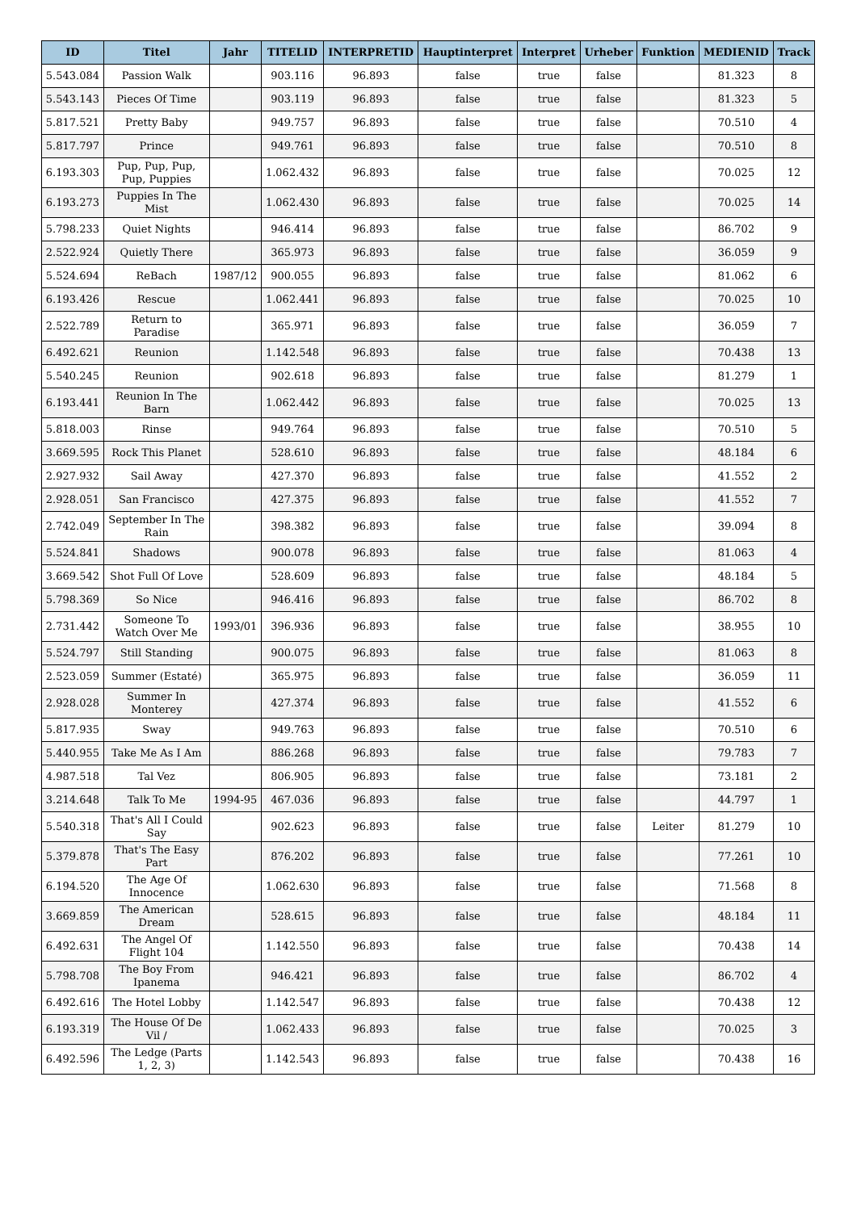| ID | Titel | Jahr | TITELID | INTERPRETID | Hauptinterpret | Interpret | Urheber | Funktion | MEDIENID | Track |
| --- | --- | --- | --- | --- | --- | --- | --- | --- | --- | --- |
| 5.543.084 | Passion Walk | | 903.116 | 96.893 | false | true | false | | 81.323 | 8 |
| 5.543.143 | Pieces Of Time | | 903.119 | 96.893 | false | true | false | | 81.323 | 5 |
| 5.817.521 | Pretty Baby | | 949.757 | 96.893 | false | true | false | | 70.510 | 4 |
| 5.817.797 | Prince | | 949.761 | 96.893 | false | true | false | | 70.510 | 8 |
| 6.193.303 | Pup, Pup, Pup, Pup, Puppies | | 1.062.432 | 96.893 | false | true | false | | 70.025 | 12 |
| 6.193.273 | Puppies In The Mist | | 1.062.430 | 96.893 | false | true | false | | 70.025 | 14 |
| 5.798.233 | Quiet Nights | | 946.414 | 96.893 | false | true | false | | 86.702 | 9 |
| 2.522.924 | Quietly There | | 365.973 | 96.893 | false | true | false | | 36.059 | 9 |
| 5.524.694 | ReBach | 1987/12 | 900.055 | 96.893 | false | true | false | | 81.062 | 6 |
| 6.193.426 | Rescue | | 1.062.441 | 96.893 | false | true | false | | 70.025 | 10 |
| 2.522.789 | Return to Paradise | | 365.971 | 96.893 | false | true | false | | 36.059 | 7 |
| 6.492.621 | Reunion | | 1.142.548 | 96.893 | false | true | false | | 70.438 | 13 |
| 5.540.245 | Reunion | | 902.618 | 96.893 | false | true | false | | 81.279 | 1 |
| 6.193.441 | Reunion In The Barn | | 1.062.442 | 96.893 | false | true | false | | 70.025 | 13 |
| 5.818.003 | Rinse | | 949.764 | 96.893 | false | true | false | | 70.510 | 5 |
| 3.669.595 | Rock This Planet | | 528.610 | 96.893 | false | true | false | | 48.184 | 6 |
| 2.927.932 | Sail Away | | 427.370 | 96.893 | false | true | false | | 41.552 | 2 |
| 2.928.051 | San Francisco | | 427.375 | 96.893 | false | true | false | | 41.552 | 7 |
| 2.742.049 | September In The Rain | | 398.382 | 96.893 | false | true | false | | 39.094 | 8 |
| 5.524.841 | Shadows | | 900.078 | 96.893 | false | true | false | | 81.063 | 4 |
| 3.669.542 | Shot Full Of Love | | 528.609 | 96.893 | false | true | false | | 48.184 | 5 |
| 5.798.369 | So Nice | | 946.416 | 96.893 | false | true | false | | 86.702 | 8 |
| 2.731.442 | Someone To Watch Over Me | 1993/01 | 396.936 | 96.893 | false | true | false | | 38.955 | 10 |
| 5.524.797 | Still Standing | | 900.075 | 96.893 | false | true | false | | 81.063 | 8 |
| 2.523.059 | Summer (Estaté) | | 365.975 | 96.893 | false | true | false | | 36.059 | 11 |
| 2.928.028 | Summer In Monterey | | 427.374 | 96.893 | false | true | false | | 41.552 | 6 |
| 5.817.935 | Sway | | 949.763 | 96.893 | false | true | false | | 70.510 | 6 |
| 5.440.955 | Take Me As I Am | | 886.268 | 96.893 | false | true | false | | 79.783 | 7 |
| 4.987.518 | Tal Vez | | 806.905 | 96.893 | false | true | false | | 73.181 | 2 |
| 3.214.648 | Talk To Me | 1994-95 | 467.036 | 96.893 | false | true | false | | 44.797 | 1 |
| 5.540.318 | That's All I Could Say | | 902.623 | 96.893 | false | true | false | Leiter | 81.279 | 10 |
| 5.379.878 | That's The Easy Part | | 876.202 | 96.893 | false | true | false | | 77.261 | 10 |
| 6.194.520 | The Age Of Innocence | | 1.062.630 | 96.893 | false | true | false | | 71.568 | 8 |
| 3.669.859 | The American Dream | | 528.615 | 96.893 | false | true | false | | 48.184 | 11 |
| 6.492.631 | The Angel Of Flight 104 | | 1.142.550 | 96.893 | false | true | false | | 70.438 | 14 |
| 5.798.708 | The Boy From Ipanema | | 946.421 | 96.893 | false | true | false | | 86.702 | 4 |
| 6.492.616 | The Hotel Lobby | | 1.142.547 | 96.893 | false | true | false | | 70.438 | 12 |
| 6.193.319 | The House Of De Vil / | | 1.062.433 | 96.893 | false | true | false | | 70.025 | 3 |
| 6.492.596 | The Ledge (Parts 1, 2, 3) | | 1.142.543 | 96.893 | false | true | false | | 70.438 | 16 |